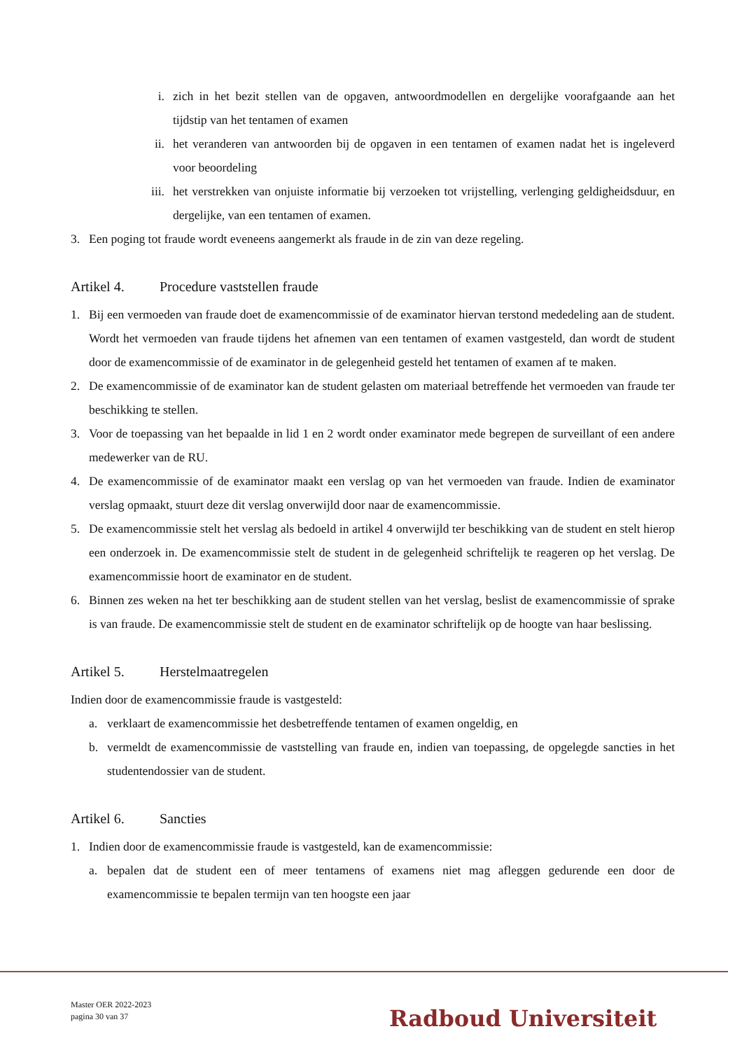i. zich in het bezit stellen van de opgaven, antwoordmodellen en dergelijke voorafgaande aan het tijdstip van het tentamen of examen
ii. het veranderen van antwoorden bij de opgaven in een tentamen of examen nadat het is ingeleverd voor beoordeling
iii. het verstrekken van onjuiste informatie bij verzoeken tot vrijstelling, verlenging geldigheidsduur, en dergelijke, van een tentamen of examen.
3. Een poging tot fraude wordt eveneens aangemerkt als fraude in de zin van deze regeling.
Artikel 4. Procedure vaststellen fraude
1. Bij een vermoeden van fraude doet de examencommissie of de examinator hiervan terstond mededeling aan de student. Wordt het vermoeden van fraude tijdens het afnemen van een tentamen of examen vastgesteld, dan wordt de student door de examencommissie of de examinator in de gelegenheid gesteld het tentamen of examen af te maken.
2. De examencommissie of de examinator kan de student gelasten om materiaal betreffende het vermoeden van fraude ter beschikking te stellen.
3. Voor de toepassing van het bepaalde in lid 1 en 2 wordt onder examinator mede begrepen de surveillant of een andere medewerker van de RU.
4. De examencommissie of de examinator maakt een verslag op van het vermoeden van fraude. Indien de examinator verslag opmaakt, stuurt deze dit verslag onverwijld door naar de examencommissie.
5. De examencommissie stelt het verslag als bedoeld in artikel 4 onverwijld ter beschikking van de student en stelt hierop een onderzoek in. De examencommissie stelt de student in de gelegenheid schriftelijk te reageren op het verslag. De examencommissie hoort de examinator en de student.
6. Binnen zes weken na het ter beschikking aan de student stellen van het verslag, beslist de examencommissie of sprake is van fraude. De examencommissie stelt de student en de examinator schriftelijk op de hoogte van haar beslissing.
Artikel 5. Herstelmaatregelen
Indien door de examencommissie fraude is vastgesteld:
a. verklaart de examencommissie het desbetreffende tentamen of examen ongeldig, en
b. vermeldt de examencommissie de vaststelling van fraude en, indien van toepassing, de opgelegde sancties in het studentendossier van de student.
Artikel 6. Sancties
1. Indien door de examencommissie fraude is vastgesteld, kan de examencommissie:
a. bepalen dat de student een of meer tentamens of examens niet mag afleggen gedurende een door de examencommissie te bepalen termijn van ten hoogste een jaar
Master OER 2022-2023
pagina 30 van 37
Radboud Universiteit